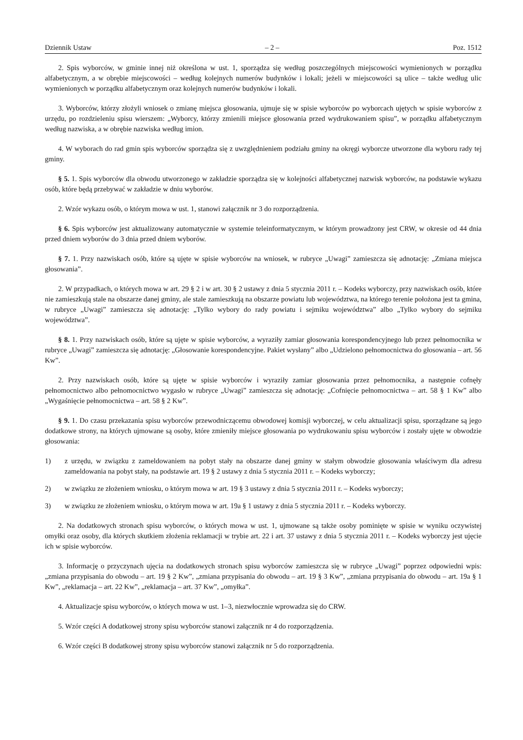Dziennik Ustaw – 2 – Poz. 1512
2. Spis wyborców, w gminie innej niż określona w ust. 1, sporządza się według poszczególnych miejscowości wymienionych w porządku alfabetycznym, a w obrębie miejscowości – według kolejnych numerów budynków i lokali; jeżeli w miejscowości są ulice – także według ulic wymienionych w porządku alfabetycznym oraz kolejnych numerów budynków i lokali.
3. Wyborców, którzy złożyli wniosek o zmianę miejsca głosowania, ujmuje się w spisie wyborców po wyborcach ujętych w spisie wyborców z urzędu, po rozdzieleniu spisu wierszem: „Wyborcy, którzy zmienili miejsce głosowania przed wydrukowaniem spisu”, w porządku alfabetycznym według nazwiska, a w obrębie nazwiska według imion.
4. W wyborach do rad gmin spis wyborców sporządza się z uwzględnieniem podziału gminy na okręgi wyborcze utworzone dla wyboru rady tej gminy.
§ 5. 1. Spis wyborców dla obwodu utworzonego w zakładzie sporządza się w kolejności alfabetycznej nazwisk wyborców, na podstawie wykazu osób, które będą przebywać w zakładzie w dniu wyborów.
2. Wzór wykazu osób, o którym mowa w ust. 1, stanowi załącznik nr 3 do rozporządzenia.
§ 6. Spis wyborców jest aktualizowany automatycznie w systemie teleinformatycznym, w którym prowadzony jest CRW, w okresie od 44 dnia przed dniem wyborów do 3 dnia przed dniem wyborów.
§ 7. 1. Przy nazwiskach osób, które są ujęte w spisie wyborców na wniosek, w rubryce „Uwagi” zamieszcza się adnotację: „Zmiana miejsca głosowania”.
2. W przypadkach, o których mowa w art. 29 § 2 i w art. 30 § 2 ustawy z dnia 5 stycznia 2011 r. – Kodeks wyborczy, przy nazwiskach osób, które nie zamieszkują stale na obszarze danej gminy, ale stale zamieszkują na obszarze powiatu lub województwa, na którego terenie położona jest ta gmina, w rubryce „Uwagi” zamieszcza się adnotację: „Tylko wybory do rady powiatu i sejmiku województwa” albo „Tylko wybory do sejmiku województwa”.
§ 8. 1. Przy nazwiskach osób, które są ujęte w spisie wyborców, a wyraziły zamiar głosowania korespondencyjnego lub przez pełnomocnika w rubryce „Uwagi” zamieszcza się adnotację: „Głosowanie korespondencyjne. Pakiet wysłany” albo „Udzielono pełnomocnictwa do głosowania – art. 56 Kw”.
2. Przy nazwiskach osób, które są ujęte w spisie wyborców i wyraziły zamiar głosowania przez pełnomocnika, a następnie cofnęły pełnomocnictwo albo pełnomocnictwo wygasło w rubryce „Uwagi” zamieszcza się adnotację: „Cofnięcie pełnomocnictwa – art. 58 § 1 Kw” albo „Wygaśnięcie pełnomocnictwa – art. 58 § 2 Kw”.
§ 9. 1. Do czasu przekazania spisu wyborców przewodniczącemu obwodowej komisji wyborczej, w celu aktualizacji spisu, sporządzane są jego dodatkowe strony, na których ujmowane są osoby, które zmieniły miejsce głosowania po wydrukowaniu spisu wyborców i zostały ujęte w obwodzie głosowania:
1) z urzędu, w związku z zameldowaniem na pobyt stały na obszarze danej gminy w stałym obwodzie głosowania właściwym dla adresu zameldowania na pobyt stały, na podstawie art. 19 § 2 ustawy z dnia 5 stycznia 2011 r. – Kodeks wyborczy;
2) w związku ze złożeniem wniosku, o którym mowa w art. 19 § 3 ustawy z dnia 5 stycznia 2011 r. – Kodeks wyborczy;
3) w związku ze złożeniem wniosku, o którym mowa w art. 19a § 1 ustawy z dnia 5 stycznia 2011 r. – Kodeks wyborczy.
2. Na dodatkowych stronach spisu wyborców, o których mowa w ust. 1, ujmowane są także osoby pominięte w spisie w wyniku oczywistej omyłki oraz osoby, dla których skutkiem złożenia reklamacji w trybie art. 22 i art. 37 ustawy z dnia 5 stycznia 2011 r. – Kodeks wyborczy jest ujęcie ich w spisie wyborców.
3. Informację o przyczynach ujęcia na dodatkowych stronach spisu wyborców zamieszcza się w rubryce „Uwagi” poprzez odpowiedni wpis: „zmiana przypisania do obwodu – art. 19 § 2 Kw”, „zmiana przypisania do obwodu – art. 19 § 3 Kw”, „zmiana przypisania do obwodu – art. 19a § 1 Kw”, „reklamacja – art. 22 Kw”, „reklamacja – art. 37 Kw”, „omyłka”.
4. Aktualizacje spisu wyborców, o których mowa w ust. 1–3, niezwłocznie wprowadza się do CRW.
5. Wzór części A dodatkowej strony spisu wyborców stanowi załącznik nr 4 do rozporządzenia.
6. Wzór części B dodatkowej strony spisu wyborców stanowi załącznik nr 5 do rozporządzenia.